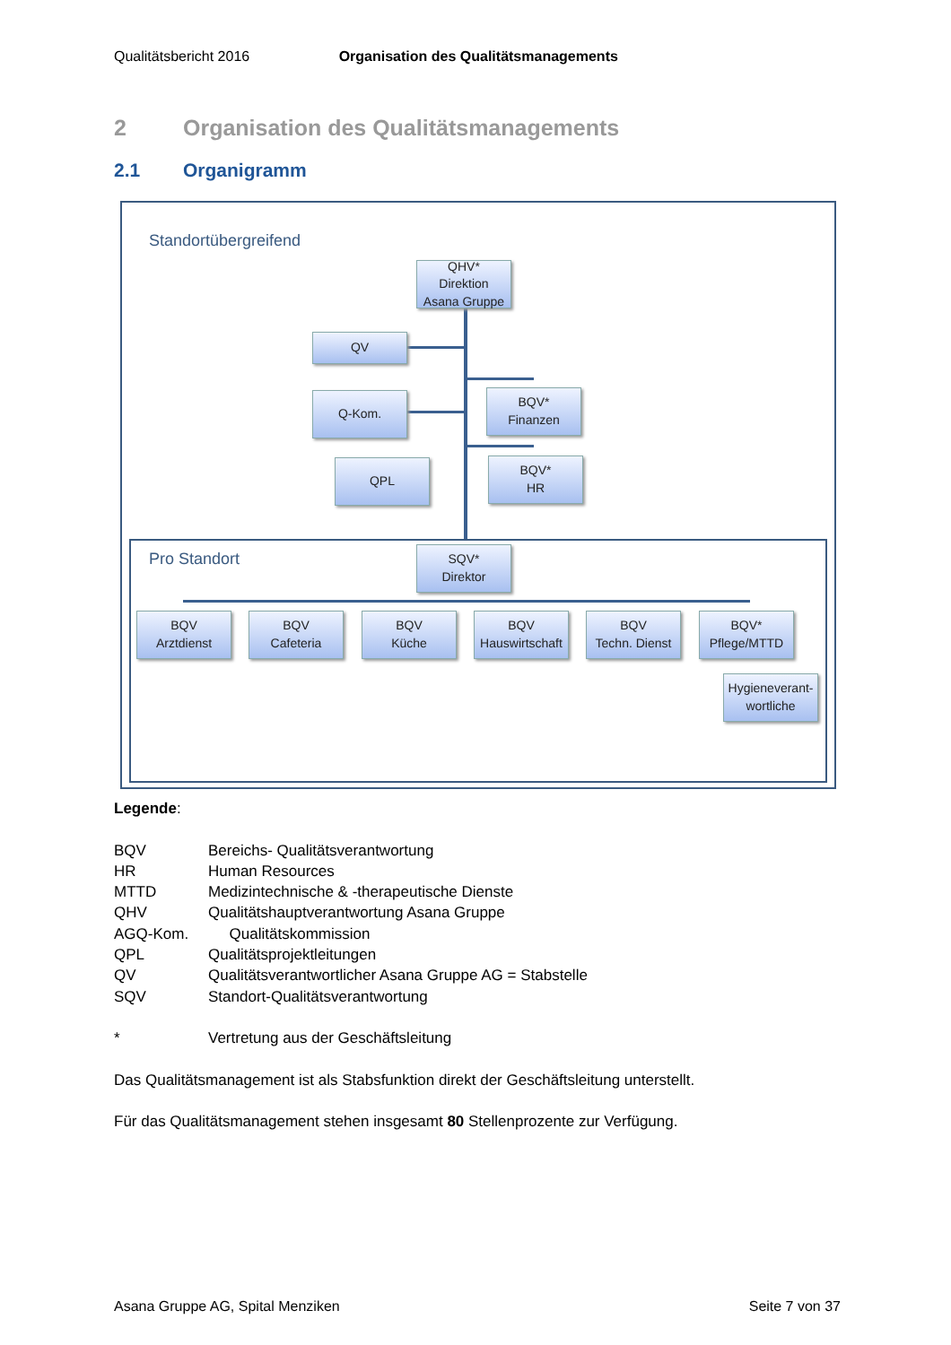Qualitätsbericht 2016 Organisation des Qualitätsmanagements
2 Organisation des Qualitätsmanagements
2.1 Organigramm
Standortübergreifend
QHV*
Direktion
Asana Gruppe
QV
Q-Kom.
QPL
BQV*
Finanzen
BQV*
HR
Pro Standort
SQV*
Direktor
BQV
Arztdienst
BQV
Cafeteria
BQV
Küche
BQV
Hauswirtschaft
BQV
Techn. Dienst
BQV*
Pflege/MTTD
Hygieneverant-
wortliche
Legende:
BQV Bereichs- Qualitätsverantwortung
HR Human Resources
MTTD Medizintechnische & -therapeutische Dienste
QHV Qualitätshauptverantwortung Asana Gruppe
AGQ-Kom. Qualitätskommission
QPL Qualitätsprojektleitungen
QV Qualitätsverantwortlicher Asana Gruppe AG = Stabstelle
SQV Standort-Qualitätsverantwortung
* Vertretung aus der Geschäftsleitung
Das Qualitätsmanagement ist als Stabsfunktion direkt der Geschäftsleitung unterstellt.
Für das Qualitätsmanagement stehen insgesamt 80 Stellenprozente zur Verfügung.
Asana Gruppe AG, Spital Menziken Seite 7 von 37